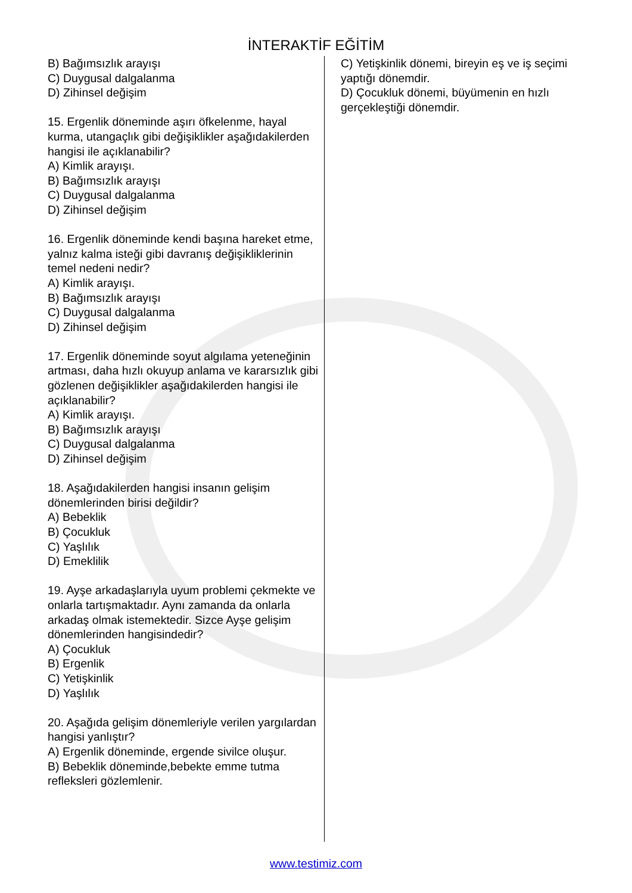İNTERAKTİF EĞİTİM
B) Bağımsızlık arayışı
C) Duygusal dalgalanma
D) Zihinsel değişim
15. Ergenlik döneminde aşırı öfkelenme, hayal kurma, utangaçlık gibi değişiklikler aşağıdakilerden hangisi ile açıklanabilir?
A) Kimlik arayışı.
B) Bağımsızlık arayışı
C) Duygusal dalgalanma
D) Zihinsel değişim
16. Ergenlik döneminde kendi başına hareket etme, yalnız kalma isteği gibi davranış değişikliklerinin temel nedeni nedir?
A) Kimlik arayışı.
B) Bağımsızlık arayışı
C) Duygusal dalgalanma
D) Zihinsel değişim
17. Ergenlik döneminde soyut algılama yeteneğinin artması, daha hızlı okuyup anlama ve kararsızlık gibi gözlenen değişiklikler aşağıdakilerden hangisi ile açıklanabilir?
A) Kimlik arayışı.
B) Bağımsızlık arayışı
C) Duygusal dalgalanma
D) Zihinsel değişim
18. Aşağıdakilerden hangisi insanın gelişim dönemlerinden birisi değildir?
A) Bebeklik
B) Çocukluk
C) Yaşlılık
D) Emeklilik
19. Ayşe arkadaşlarıyla uyum problemi çekmekte ve onlarla tartışmaktadır. Aynı zamanda da onlarla arkadaş olmak istemektedir. Sizce Ayşe gelişim dönemlerinden hangisindedir?
A) Çocukluk
B) Ergenlik
C) Yetişkinlik
D) Yaşlılık
20. Aşağıda gelişim dönemleriyle verilen yargılardan hangisi yanlıştır?
A) Ergenlik döneminde, ergende sivilce oluşur.
B) Bebeklik döneminde,bebekte emme tutma refleksleri gözlemlenir.
C) Yetişkinlik dönemi, bireyin eş ve iş seçimi yaptığı dönemdir.
D) Çocukluk dönemi, büyümenin en hızlı gerçekleştiği dönemdir.
www.testimiz.com